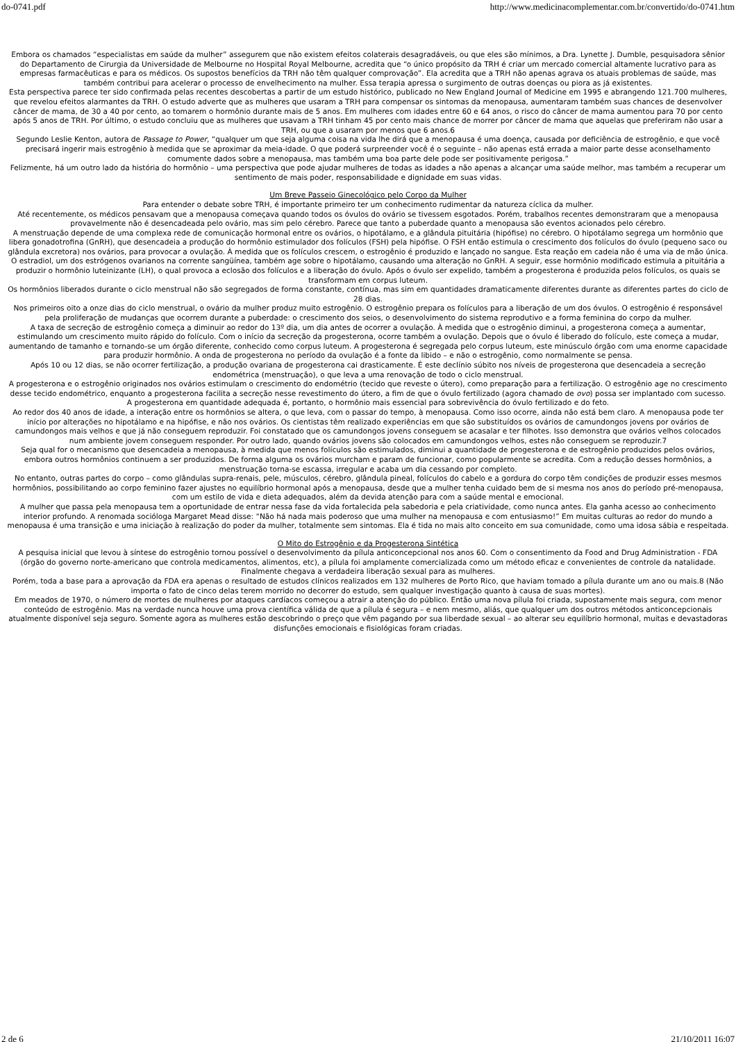do-0741.pdf http://www.medicinacomplementar.com.br/convertido/do-0741.htm
Embora os chamados “especialistas em saúde da mulher” assegurem que não existem efeitos colaterais desagradáveis, ou que eles são mínimos, a Dra. Lynette J. Dumble, pesquisadora sênior do Departamento de Cirurgia da Universidade de Melbourne no Hospital Royal Melbourne, acredita que “o único propósito da TRH é criar um mercado comercial altamente lucrativo para as empresas farmacêuticas e para os médicos. Os supostos benefícios da TRH não têm qualquer comprovação”. Ela acredita que a TRH não apenas agrava os atuais problemas de saúde, mas também contribui para acelerar o processo de envelhecimento na mulher. Essa terapia apressa o surgimento de outras doenças ou piora as já existentes.
Esta perspectiva parece ter sido confirmada pelas recentes descobertas a partir de um estudo histórico, publicado no New England Journal of Medicine em 1995 e abrangendo 121.700 mulheres, que revelou efeitos alarmantes da TRH. O estudo adverte que as mulheres que usaram a TRH para compensar os sintomas da menopausa, aumentaram também suas chances de desenvolver câncer de mama, de 30 a 40 por cento, ao tomarem o hormônio durante mais de 5 anos. Em mulheres com idades entre 60 e 64 anos, o risco do câncer de mama aumentou para 70 por cento após 5 anos de TRH. Por último, o estudo concluiu que as mulheres que usavam a TRH tinham 45 por cento mais chance de morrer por câncer de mama que aquelas que preferiram não usar a TRH, ou que a usaram por menos que 6 anos.6
Segundo Leslie Kenton, autora de Passage to Power, “qualquer um que seja alguma coisa na vida lhe dirá que a menopausa é uma doença, causada por deficiência de estrogênio, e que você precisará ingerir mais estrogênio à medida que se aproximar da meia-idade. O que poderá surpreender você é o seguinte – não apenas está errada a maior parte desse aconselhamento comumente dados sobre a menopausa, mas também uma boa parte dele pode ser positivamente perigosa.”
Felizmente, há um outro lado da história do hormônio – uma perspectiva que pode ajudar mulheres de todas as idades a não apenas a alcançar uma saúde melhor, mas também a recuperar um sentimento de mais poder, responsabilidade e dignidade em suas vidas.
Um Breve Passeio Ginecológico pelo Corpo da Mulher
Para entender o debate sobre TRH, é importante primeiro ter um conhecimento rudimentar da natureza cíclica da mulher.
Até recentemente, os médicos pensavam que a menopausa começava quando todos os óvulos do ovário se tivessem esgotados. Porém, trabalhos recentes demonstraram que a menopausa provavelmente não é desencadeada pelo ovário, mas sim pelo cérebro. Parece que tanto a puberdade quanto a menopausa são eventos acionados pelo cérebro.
A menstruação depende de uma complexa rede de comunicação hormonal entre os ovários, o hipotálamo, e a glândula pituitária (hipófise) no cérebro. O hipotálamo segrega um hormônio que libera gonadotrofina (GnRH), que desencadeia a produção do hormônio estimulador dos folículos (FSH) pela hipófise. O FSH então estimula o crescimento dos folículos do óvulo (pequeno saco ou glândula excretora) nos ovários, para provocar a ovulação. À medida que os folículos crescem, o estrogênio é produzido e lançado no sangue. Esta reação em cadeia não é uma via de mão única. O estradiol, um dos estrógenos ovarianos na corrente sangüínea, também age sobre o hipotálamo, causando uma alteração no GnRH. A seguir, esse hormônio modificado estimula a pituitária a produzir o hormônio luteinizante (LH), o qual provoca a eclosão dos folículos e a liberação do óvulo. Após o óvulo ser expelido, também a progesterona é produzida pelos folículos, os quais se transformam em corpus luteum.
Os hormônios liberados durante o ciclo menstrual não são segregados de forma constante, contínua, mas sim em quantidades dramaticamente diferentes durante as diferentes partes do ciclo de 28 dias.
Nos primeiros oito a onze dias do ciclo menstrual, o ovário da mulher produz muito estrogênio. O estrogênio prepara os folículos para a liberação de um dos óvulos. O estrogênio é responsável pela proliferação de mudanças que ocorrem durante a puberdade: o crescimento dos seios, o desenvolvimento do sistema reprodutivo e a forma feminina do corpo da mulher.
A taxa de secreção de estrogênio começa a diminuir ao redor do 13º dia, um dia antes de ocorrer a ovulação. À medida que o estrogênio diminui, a progesterona começa a aumentar, estimulando um crescimento muito rápido do folículo. Com o início da secreção da progesterona, ocorre também a ovulação. Depois que o óvulo é liberado do folículo, este começa a mudar, aumentando de tamanho e tornando-se um órgão diferente, conhecido como corpus luteum. A progesterona é segregada pelo corpus luteum, este minúsculo órgão com uma enorme capacidade para produzir hormônio. A onda de progesterona no período da ovulação é a fonte da libido – e não o estrogênio, como normalmente se pensa.
Após 10 ou 12 dias, se não ocorrer fertilização, a produção ovariana de progesterona cai drasticamente. É este declínio súbito nos níveis de progesterona que desencadeia a secreção endométrica (menstruação), o que leva a uma renovação de todo o ciclo menstrual.
A progesterona e o estrogênio originados nos ovários estimulam o crescimento do endométrio (tecido que reveste o útero), como preparação para a fertilização. O estrogênio age no crescimento desse tecido endométrico, enquanto a progesterona facilita a secreção nesse revestimento do útero, a fim de que o óvulo fertilizado (agora chamado de ovo) possa ser implantado com sucesso. A progesterona em quantidade adequada é, portanto, o hormônio mais essencial para sobrevivência do óvulo fertilizado e do feto.
Ao redor dos 40 anos de idade, a interação entre os hormônios se altera, o que leva, com o passar do tempo, à menopausa. Como isso ocorre, ainda não está bem claro. A menopausa pode ter início por alterações no hipotálamo e na hipófise, e não nos ovários. Os cientistas têm realizado experiências em que são substituídos os ovários de camundongos jovens por ovários de camundongos mais velhos e que já não conseguem reproduzir. Foi constatado que os camundongos jovens conseguem se acasalar e ter filhotes. Isso demonstra que ovários velhos colocados num ambiente jovem conseguem responder. Por outro lado, quando ovários jovens são colocados em camundongos velhos, estes não conseguem se reproduzir.7
Seja qual for o mecanismo que desencadeia a menopausa, à medida que menos folículos são estimulados, diminui a quantidade de progesterona e de estrogênio produzidos pelos ovários, embora outros hormônios continuem a ser produzidos. De forma alguma os ovários murcham e param de funcionar, como popularmente se acredita. Com a redução desses hormônios, a menstruação torna-se escassa, irregular e acaba um dia cessando por completo.
No entanto, outras partes do corpo – como glândulas supra-renais, pele, músculos, cérebro, glândula pineal, folículos do cabelo e a gordura do corpo têm condições de produzir esses mesmos hormônios, possibilitando ao corpo feminino fazer ajustes no equilíbrio hormonal após a menopausa, desde que a mulher tenha cuidado bem de si mesma nos anos do período pré-menopausa, com um estilo de vida e dieta adequados, além da devida atenção para com a saúde mental e emocional.
A mulher que passa pela menopausa tem a oportunidade de entrar nessa fase da vida fortalecida pela sabedoria e pela criatividade, como nunca antes. Ela ganha acesso ao conhecimento interior profundo. A renomada socióloga Margaret Mead disse: “Não há nada mais poderoso que uma mulher na menopausa e com entusiasmo!” Em muitas culturas ao redor do mundo a menopausa é uma transição e uma iniciação à realização do poder da mulher, totalmente sem sintomas. Ela é tida no mais alto conceito em sua comunidade, como uma idosa sábia e respeitada.
O Mito do Estrogênio e da Progesterona Sintética
A pesquisa inicial que levou à síntese do estrogênio tornou possível o desenvolvimento da pílula anticoncepcional nos anos 60. Com o consentimento da Food and Drug Administration - FDA (órgão do governo norte-americano que controla medicamentos, alimentos, etc), a pílula foi amplamente comercializada como um método eficaz e convenientes de controle da natalidade. Finalmente chegava a verdadeira liberação sexual para as mulheres.
Porém, toda a base para a aprovação da FDA era apenas o resultado de estudos clínicos realizados em 132 mulheres de Porto Rico, que haviam tomado a pílula durante um ano ou mais.8 (Não importa o fato de cinco delas terem morrido no decorrer do estudo, sem qualquer investigação quanto à causa de suas mortes).
Em meados de 1970, o número de mortes de mulheres por ataques cardíacos começou a atrair a atenção do público. Então uma nova pílula foi criada, supostamente mais segura, com menor conteúdo de estrogênio. Mas na verdade nunca houve uma prova científica válida de que a pílula é segura – e nem mesmo, aliás, que qualquer um dos outros métodos anticoncepcionais atualmente disponível seja seguro. Somente agora as mulheres estão descobrindo o preço que vêm pagando por sua liberdade sexual – ao alterar seu equilíbrio hormonal, muitas e devastadoras disfunções emocionais e fisiológicas foram criadas.
2 de 6 21/10/2011 16:07